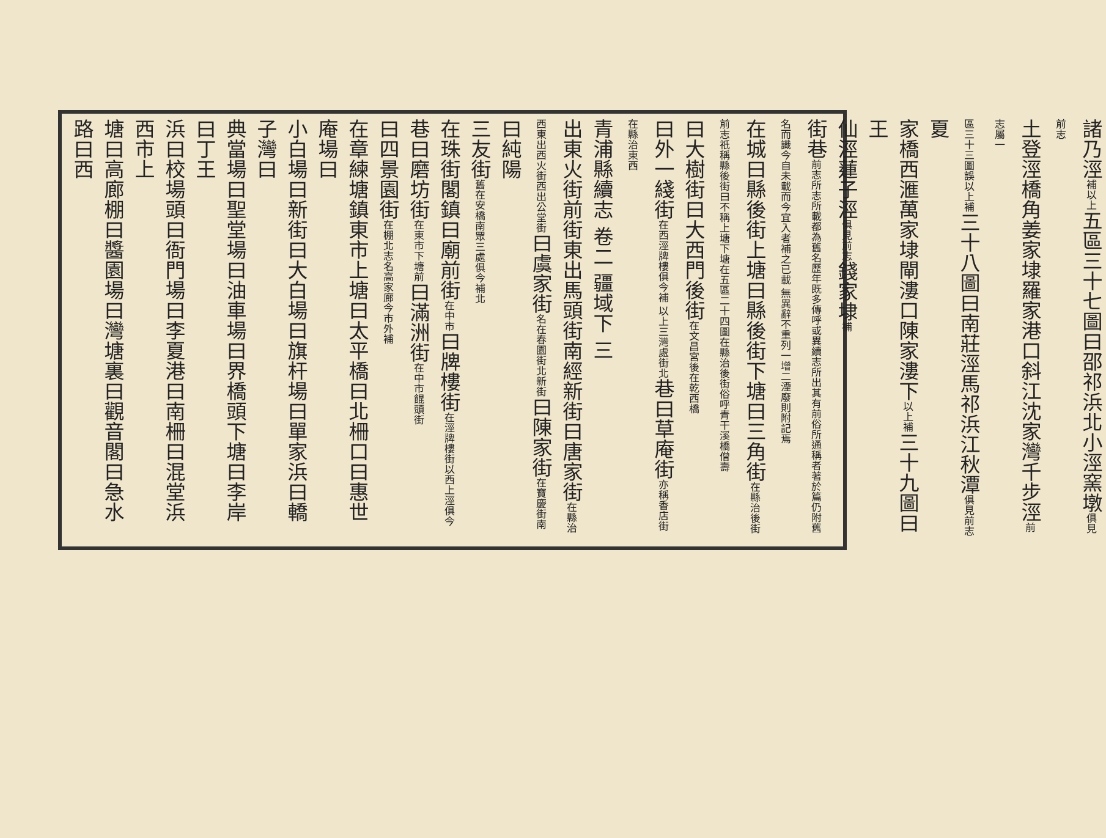諸乃涇補以上五區三十七圖曰邵祁浜北小涇窯墩俱見前志
土登涇橋角姜家埭羅家港口斜江沈家灣千步涇前志屬一
區三十三圖誤以上補三十八圖曰南莊涇馬祁浜江秋潭俱見前志夏
家橋西滙萬家埭閘漊口陳家漊下以上補三十九圖曰王
仙涇蓮子涇俱見前志錢家埭補
街巷前志所志所載都為舊名歷年既多傳呼或異續志所出其有前俗所通稱者著於篇仍附舊名而識今自未載而今宜入者補之已載 無異辭不重列一增二湮廢則附記焉
在城曰縣後街上塘曰縣後街下塘曰三角街在縣治後街前志祇稱縣後街曰不稱上塘下塘在五區二十四圖在縣治後街俗呼青干溪橋僧壽
曰大樹街曰大西門後街在文昌宮後在乾西橋
曰外一綫街在西涇牌樓俱今補 以上三灣處街北巷曰草庵街亦稱香店街在縣治東西
青浦縣續志 卷二 疆域下 三
出東火街前街東出馬頭街南經新街曰唐家街在縣治西東出西火街西出公堂街曰虞家街名在春園街北新街曰陳家街在寶慶街南曰純陽
三友街舊在安橋南眾三處俱今補北
在珠街閣鎮曰廟前街在中市曰牌樓街在涇牌樓街以西上涇俱今
巷曰磨坊街在東市下塘前曰滿洲街在中市餛頭街
曰四景園街在棚北志名高家廊今市外補
在章練塘鎮東市上塘曰太平橋曰北柵口曰惠世庵場曰
小白場曰新街曰大白場曰旗杆場曰單家浜曰轎子灣曰
典當場曰聖堂場曰油車場曰界橋頭下塘曰李岸曰丁王
浜曰校場頭曰衙門場曰李夏港曰南柵曰混堂浜西市上
塘曰高廊棚曰醬園場曰灣塘裏曰觀音閣曰急水路曰西